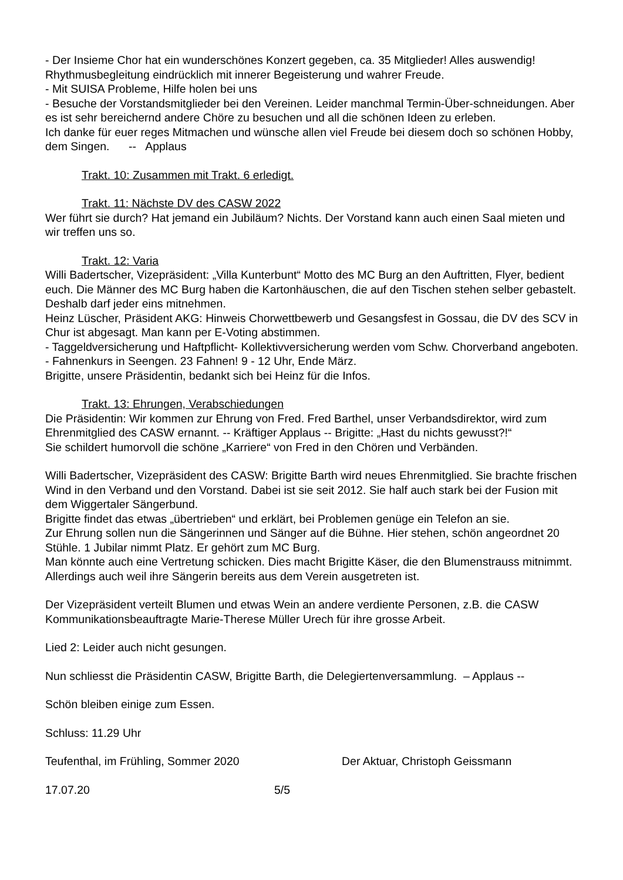- Der Insieme Chor hat ein wunderschönes Konzert gegeben, ca. 35 Mitglieder! Alles auswendig! Rhythmusbegleitung eindrücklich mit innerer Begeisterung und wahrer Freude.
- Mit SUISA Probleme, Hilfe holen bei uns
- Besuche der Vorstandsmitglieder bei den Vereinen. Leider manchmal Termin-Über-schneidungen. Aber es ist sehr bereichernd andere Chöre zu besuchen und all die schönen Ideen zu erleben.
Ich danke für euer reges Mitmachen und wünsche allen viel Freude bei diesem doch so schönen Hobby, dem Singen. -- Applaus
Trakt. 10: Zusammen mit Trakt. 6 erledigt.
Trakt. 11: Nächste DV des CASW 2022
Wer führt sie durch? Hat jemand ein Jubiläum? Nichts. Der Vorstand kann auch einen Saal mieten und wir treffen uns so.
Trakt. 12: Varia
Willi Badertscher, Vizepräsident: „Villa Kunterbunt“ Motto des MC Burg an den Auftritten, Flyer, bedient euch. Die Männer des MC Burg haben die Kartonhäuschen, die auf den Tischen stehen selber gebastelt. Deshalb darf jeder eins mitnehmen.
Heinz Lüscher, Präsident AKG: Hinweis Chorwettbewerb und Gesangsfest in Gossau, die DV des SCV in Chur ist abgesagt. Man kann per E-Voting abstimmen.
- Taggeldversicherung und Haftpflicht- Kollektivversicherung werden vom Schw. Chorverband angeboten.
- Fahnenkurs in Seengen. 23 Fahnen! 9 - 12 Uhr, Ende März.
Brigitte, unsere Präsidentin, bedankt sich bei Heinz für die Infos.
Trakt. 13: Ehrungen, Verabschiedungen
Die Präsidentin: Wir kommen zur Ehrung von Fred. Fred Barthel, unser Verbandsdirektor, wird zum Ehrenmitglied des CASW ernannt. -- Kräftiger Applaus -- Brigitte: „Hast du nichts gewusst?!“
Sie schildert humorvoll die schöne „Karriere“ von Fred in den Chören und Verbänden.
Willi Badertscher, Vizepräsident des CASW: Brigitte Barth wird neues Ehrenmitglied. Sie brachte frischen Wind in den Verband und den Vorstand. Dabei ist sie seit 2012. Sie half auch stark bei der Fusion mit dem Wiggertaler Sängerbund.
Brigitte findet das etwas „übertrieben“ und erklärt, bei Problemen genüge ein Telefon an sie.
Zur Ehrung sollen nun die Sängerinnen und Sänger auf die Bühne. Hier stehen, schön angeordnet 20 Stühle. 1 Jubilar nimmt Platz. Er gehört zum MC Burg.
Man könnte auch eine Vertretung schicken. Dies macht Brigitte Käser, die den Blumenstrauss mitnimmt. Allerdings auch weil ihre Sängerin bereits aus dem Verein ausgetreten ist.
Der Vizepräsident verteilt Blumen und etwas Wein an andere verdiente Personen, z.B. die CASW Kommunikationsbeauftragte Marie-Therese Müller Urech für ihre grosse Arbeit.
Lied 2: Leider auch nicht gesungen.
Nun schliesst die Präsidentin CASW, Brigitte Barth, die Delegiertenversammlung. – Applaus --
Schön bleiben einige zum Essen.
Schluss: 11.29 Uhr
Teufenthal, im Frühling, Sommer 2020 Der Aktuar, Christoph Geissmann
17.07.20 5/5